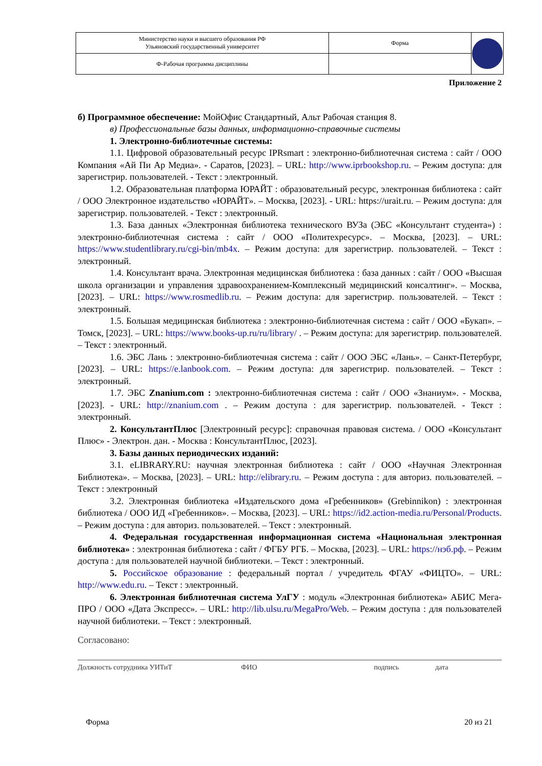| Министерство науки и высшего образования РФ Ульяновский государственный университет | Форма | |
| Ф-Рабочая программа дисциплины | | |
Приложение 2
б) Программное обеспечение: МойОфис Стандартный, Альт Рабочая станция 8.
в) Профессиональные базы данных, информационно-справочные системы
1. Электронно-библиотечные системы:
1.1. Цифровой образовательный ресурс IPRsmart : электронно-библиотечная система : сайт / ООО Компания «Ай Пи Ар Медиа». - Саратов, [2023]. – URL: http://www.iprbookshop.ru. – Режим доступа: для зарегистрир. пользователей. - Текст : электронный.
1.2. Образовательная платформа ЮРАЙТ : образовательный ресурс, электронная библиотека : сайт / ООО Электронное издательство «ЮРАЙТ». – Москва, [2023]. - URL: https://urait.ru. – Режим доступа: для зарегистрир. пользователей. - Текст : электронный.
1.3. База данных «Электронная библиотека технического ВУЗа (ЭБС «Консультант студента») : электронно-библиотечная система : сайт / ООО «Политехресурс». – Москва, [2023]. – URL: https://www.studentlibrary.ru/cgi-bin/mb4x. – Режим доступа: для зарегистрир. пользователей. – Текст : электронный.
1.4. Консультант врача. Электронная медицинская библиотека : база данных : сайт / ООО «Высшая школа организации и управления здравоохранением-Комплексный медицинский консалтинг». – Москва, [2023]. – URL: https://www.rosmedlib.ru. – Режим доступа: для зарегистрир. пользователей. – Текст : электронный.
1.5. Большая медицинская библиотека : электронно-библиотечная система : сайт / ООО «Букап». – Томск, [2023]. – URL: https://www.books-up.ru/ru/library/ . – Режим доступа: для зарегистрир. пользователей. – Текст : электронный.
1.6. ЭБС Лань : электронно-библиотечная система : сайт / ООО ЭБС «Лань». – Санкт-Петербург, [2023]. – URL: https://e.lanbook.com. – Режим доступа: для зарегистрир. пользователей. – Текст : электронный.
1.7. ЭБС Znanium.com : электронно-библиотечная система : сайт / ООО «Знаниум». - Москва, [2023]. - URL: http://znanium.com . – Режим доступа : для зарегистрир. пользователей. - Текст : электронный.
2. КонсультантПлюс [Электронный ресурс]: справочная правовая система. / ООО «Консультант Плюс» - Электрон. дан. - Москва : КонсультантПлюс, [2023].
3. Базы данных периодических изданий:
3.1. eLIBRARY.RU: научная электронная библиотека : сайт / ООО «Научная Электронная Библиотека». – Москва, [2023]. – URL: http://elibrary.ru. – Режим доступа : для авториз. пользователей. – Текст : электронный
3.2. Электронная библиотека «Издательского дома «Гребенников» (Grebinnikon) : электронная библиотека / ООО ИД «Гребенников». – Москва, [2023]. – URL: https://id2.action-media.ru/Personal/Products. – Режим доступа : для авториз. пользователей. – Текст : электронный.
4. Федеральная государственная информационная система «Национальная электронная библиотека» : электронная библиотека : сайт / ФГБУ РГБ. – Москва, [2023]. – URL: https://нэб.рф. – Режим доступа : для пользователей научной библиотеки. – Текст : электронный.
5. Российское образование : федеральный портал / учредитель ФГАУ «ФИЦТО». – URL: http://www.edu.ru. – Текст : электронный.
6. Электронная библиотечная система УлГУ : модуль «Электронная библиотека» АБИС Мега-ПРО / ООО «Дата Экспресс». – URL: http://lib.ulsu.ru/MegaPro/Web. – Режим доступа : для пользователей научной библиотеки. – Текст : электронный.
Согласовано:
Должность сотрудника УИТиТ ФИО подпись дата
Форма 20 из 21